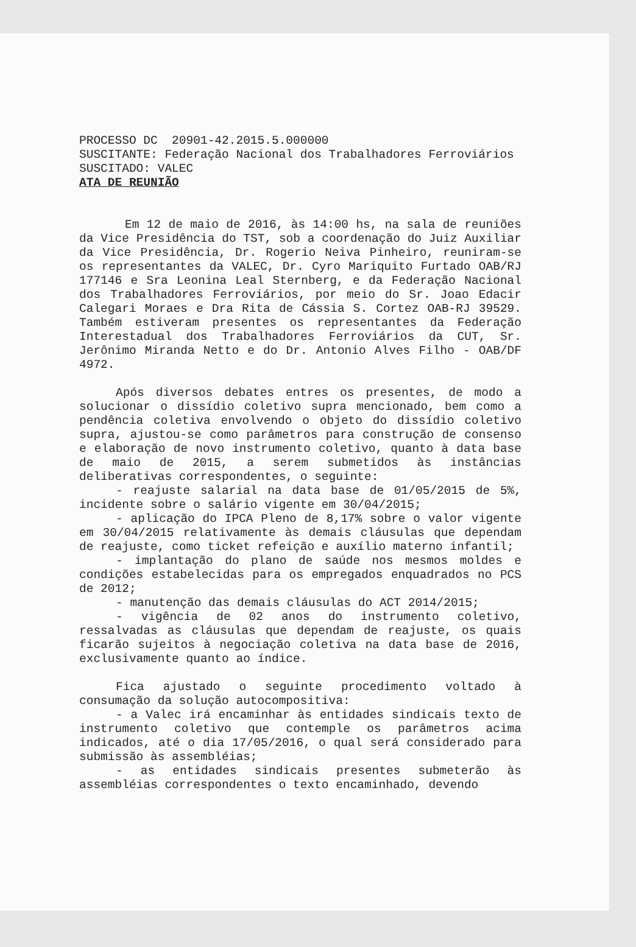PROCESSO DC 20901-42.2015.5.000000
SUSCITANTE: Federação Nacional dos Trabalhadores Ferroviários
SUSCITADO: VALEC
ATA DE REUNIÃO
Em 12 de maio de 2016, às 14:00 hs, na sala de reuniões da Vice Presidência do TST, sob a coordenação do Juiz Auxiliar da Vice Presidência, Dr. Rogerio Neiva Pinheiro, reuniram-se os representantes da VALEC, Dr. Cyro Mariquito Furtado OAB/RJ 177146 e Sra Leonina Leal Sternberg, e da Federação Nacional dos Trabalhadores Ferroviários, por meio do Sr. Joao Edacir Calegari Moraes e Dra Rita de Cássia S. Cortez OAB-RJ 39529. Também estiveram presentes os representantes da Federação Interestadual dos Trabalhadores Ferroviários da CUT, Sr. Jerônimo Miranda Netto e do Dr. Antonio Alves Filho - OAB/DF 4972.
Após diversos debates entres os presentes, de modo a solucionar o dissídio coletivo supra mencionado, bem como a pendência coletiva envolvendo o objeto do dissídio coletivo supra, ajustou-se como parâmetros para construção de consenso e elaboração de novo instrumento coletivo, quanto à data base de maio de 2015, a serem submetidos às instâncias deliberativas correspondentes, o seguinte:
- reajuste salarial na data base de 01/05/2015 de 5%, incidente sobre o salário vigente em 30/04/2015;
- aplicação do IPCA Pleno de 8,17% sobre o valor vigente em 30/04/2015 relativamente às demais cláusulas que dependam de reajuste, como ticket refeição e auxílio materno infantil;
- implantação do plano de saúde nos mesmos moldes e condições estabelecidas para os empregados enquadrados no PCS de 2012;
- manutenção das demais cláusulas do ACT 2014/2015;
- vigência de 02 anos do instrumento coletivo, ressalvadas as cláusulas que dependam de reajuste, os quais ficarão sujeitos à negociação coletiva na data base de 2016, exclusivamente quanto ao índice.
Fica ajustado o seguinte procedimento voltado à consumação da solução autocompositiva:
- a Valec irá encaminhar às entidades sindicais texto de instrumento coletivo que contemple os parâmetros acima indicados, até o dia 17/05/2016, o qual será considerado para submissão às assembléias;
- as entidades sindicais presentes submeterão às assembléias correspondentes o texto encaminhado, devendo